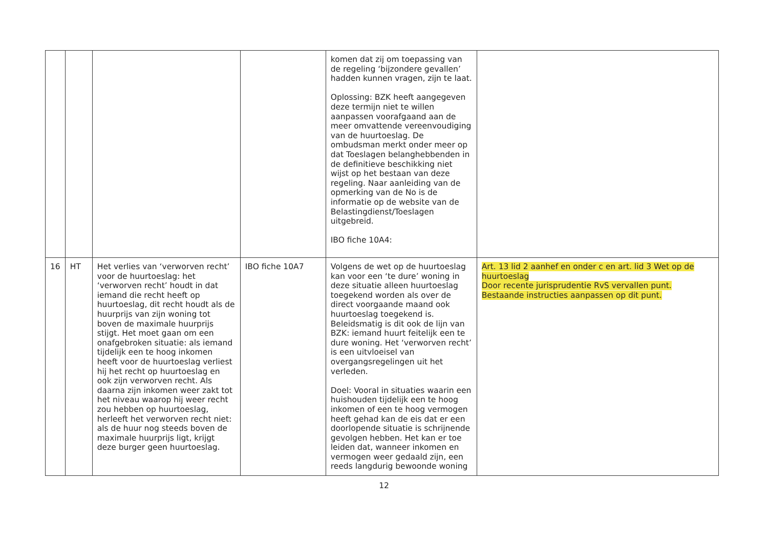| | | | | komen dat zij om toepassing van de regeling ‘bijzondere gevallen’ hadden kunnen vragen, zijn te laat. Oplossing: BZK heeft aangegeven deze termijn niet te willen aanpassen voorafgaand aan de meer omvattende vereenvoudiging van de huurtoeslag. De ombudsman merkt onder meer op dat Toeslagen belanghebbenden in de definitieve beschikking niet wijst op het bestaan van deze regeling. Naar aanleiding van de opmerking van de No is de informatie op de website van de Belastingdienst/Toeslagen uitgebreid. IBO fiche 10A4: | |
| 16 | HT | Het verlies van ‘verworven recht’ voor de huurtoeslag: het ‘verworven recht’ houdt in dat iemand die recht heeft op huurtoeslag, dit recht houdt als de huurprijs van zijn woning tot boven de maximale huurprijs stijgt. Het moet gaan om een onafgebroken situatie: als iemand tijdelijk een te hoog inkomen heeft voor de huurtoeslag verliest hij het recht op huurtoeslag en ook zijn verworven recht. Als daarna zijn inkomen weer zakt tot het niveau waarop hij weer recht zou hebben op huurtoeslag, herleeft het verworven recht niet: als de huur nog steeds boven de maximale huurprijs ligt, krijgt deze burger geen huurtoeslag. | IBO fiche 10A7 | Volgens de wet op de huurtoeslag kan voor een ‘te dure’ woning in deze situatie alleen huurtoeslag toegekend worden als over de direct voorgaande maand ook huurtoeslag toegekend is. Beleidsmatig is dit ook de lijn van BZK: iemand huurt feitelijk een te dure woning. Het ‘verworven recht’ is een uitvloeisel van overgangsregelingen uit het verleden. Doel: Vooral in situaties waarin een huishouden tijdelijk een te hoog inkomen of een te hoog vermogen heeft gehad kan de eis dat er een doorlopende situatie is schrijnende gevolgen hebben. Het kan er toe leiden dat, wanneer inkomen en vermogen weer gedaald zijn, een reeds langdurig bewoonde woning | Art. 13 lid 2 aanhef en onder c en art. lid 3 Wet op de huurtoeslag Door recente jurisprudentie RvS vervallen punt. Bestaande instructies aanpassen op dit punt. |
12